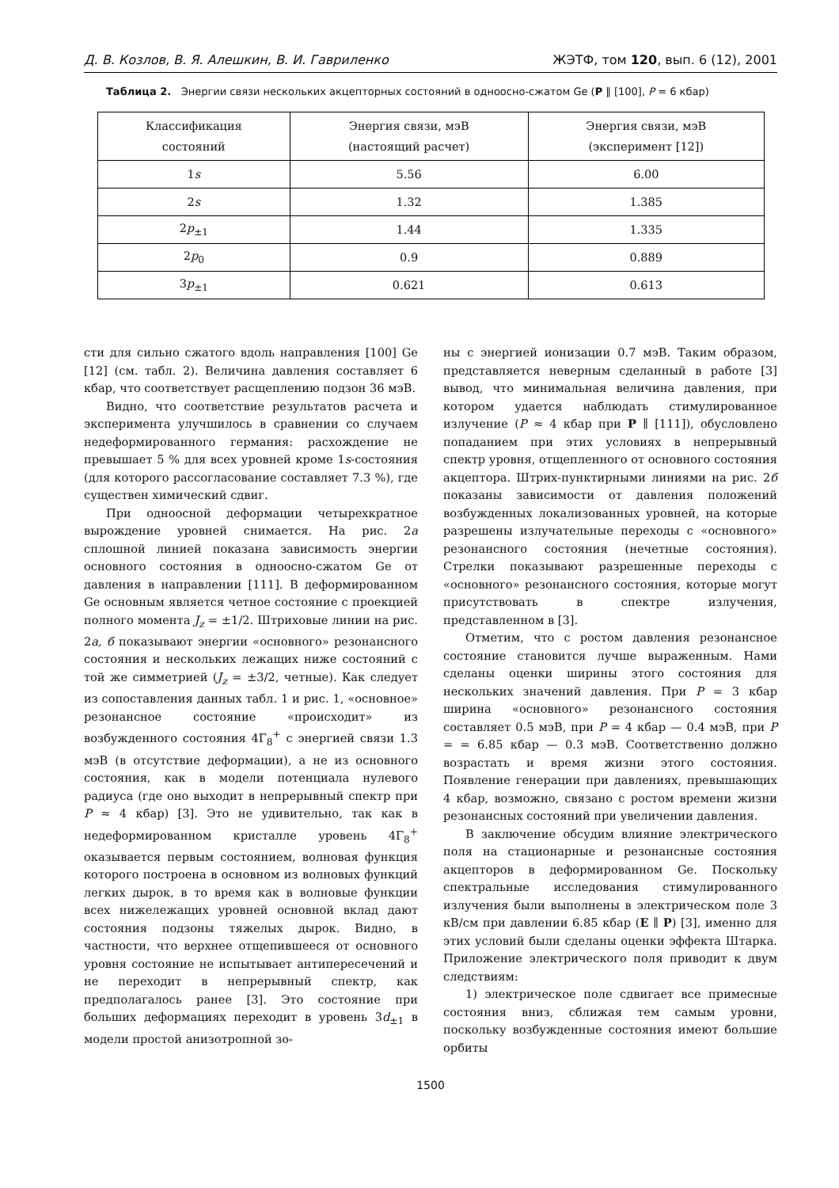Д. В. Козлов, В. Я. Алешкин, В. И. Гавриленко ЖЭТФ, том 120, вып. 6 (12), 2001
Таблица 2. Энергии связи нескольких акцепторных состояний в одноосно-сжатом Ge (P ∥ [100], P = 6 кбар)
| Классификация состояний | Энергия связи, мэВ (настоящий расчет) | Энергия связи, мэВ (эксперимент [12]) |
| --- | --- | --- |
| 1 s | 5.56 | 6.00 |
| 2 s | 1.32 | 1.385 |
| 2 p<sub>±1</sub> | 1.44 | 1.335 |
| 2 p<sub>0</sub> | 0.9 | 0.889 |
| 3 p<sub>±1</sub> | 0.621 | 0.613 |
сти для сильно сжатого вдоль направления [100] Ge [12] (см. табл. 2). Величина давления составляет 6 кбар, что соответствует расщеплению подзон 36 мэВ.
Видно, что соответствие результатов расчета и эксперимента улучшилось в сравнении со случаем недеформированного германия: расхождение не превышает 5 % для всех уровней кроме 1s-состояния (для которого рассогласование составляет 7.3 %), где существен химический сдвиг.
При одноосной деформации четырехкратное вырождение уровней снимается. На рис. 2а сплошной линией показана зависимость энергии основного состояния в одноосно-сжатом Ge от давления в направлении [111]. В деформированном Ge основным является четное состояние с проекцией полного момента J<sub>z</sub> = ±1/2. Штриховые линии на рис. 2а, б показывают энергии «основного» резонансного состояния и нескольких лежащих ниже состояний с той же симметрией (J<sub>z</sub> = ±3/2, четные). Как следует из сопоставления данных табл. 1 и рис. 1, «основное» резонансное состояние «происходит» из возбужденного состояния 4Γ<sub>8</sub><sup>+</sup> с энергией связи 1.3 мэВ (в отсутствие деформации), а не из основного состояния, как в модели потенциала нулевого радиуса (где оно выходит в непрерывный спектр при P ≈ 4 кбар) [3]. Это не удивительно, так как в недеформированном кристалле уровень 4Γ<sub>8</sub><sup>+</sup> оказывается первым состоянием, волновая функция которого построена в основном из волновых функций легких дырок, в то время как в волновые функции всех нижележащих уровней основной вклад дают состояния подзоны тяжелых дырок. Видно, в частности, что верхнее отщепившееся от основного уровня состояние не испытывает антипересечений и не переходит в непрерывный спектр, как предполагалось ранее [3]. Это состояние при больших деформациях переходит в уровень 3d<sub>±1</sub> в модели простой анизотропной зо-
ны с энергией ионизации 0.7 мэВ. Таким образом, представляется неверным сделанный в работе [3] вывод, что минимальная величина давления, при котором удается наблюдать стимулированное излучение (P ≈ 4 кбар при P ∥ [111]), обусловлено попаданием при этих условиях в непрерывный спектр уровня, отщепленного от основного состояния акцептора. Штрих-пунктирными линиями на рис. 2б показаны зависимости от давления положений возбужденных локализованных уровней, на которые разрешены излучательные переходы с «основного» резонансного состояния (нечетные состояния). Стрелки показывают разрешенные переходы с «основного» резонансного состояния, которые могут присутствовать в спектре излучения, представленном в [3].
Отметим, что с ростом давления резонансное состояние становится лучше выраженным. Нами сделаны оценки ширины этого состояния для нескольких значений давления. При P = 3 кбар ширина «основного» резонансного состояния составляет 0.5 мэВ, при P = 4 кбар — 0.4 мэВ, при P = = 6.85 кбар — 0.3 мэВ. Соответственно должно возрастать и время жизни этого состояния. Появление генерации при давлениях, превышающих 4 кбар, возможно, связано с ростом времени жизни резонансных состояний при увеличении давления.
В заключение обсудим влияние электрического поля на стационарные и резонансные состояния акцепторов в деформированном Ge. Поскольку спектральные исследования стимулированного излучения были выполнены в электрическом поле 3 кВ/см при давлении 6.85 кбар (E ∥ P) [3], именно для этих условий были сделаны оценки эффекта Штарка. Приложение электрического поля приводит к двум следствиям:
1) электрическое поле сдвигает все примесные состояния вниз, сближая тем самым уровни, поскольку возбужденные состояния имеют большие орбиты
1500